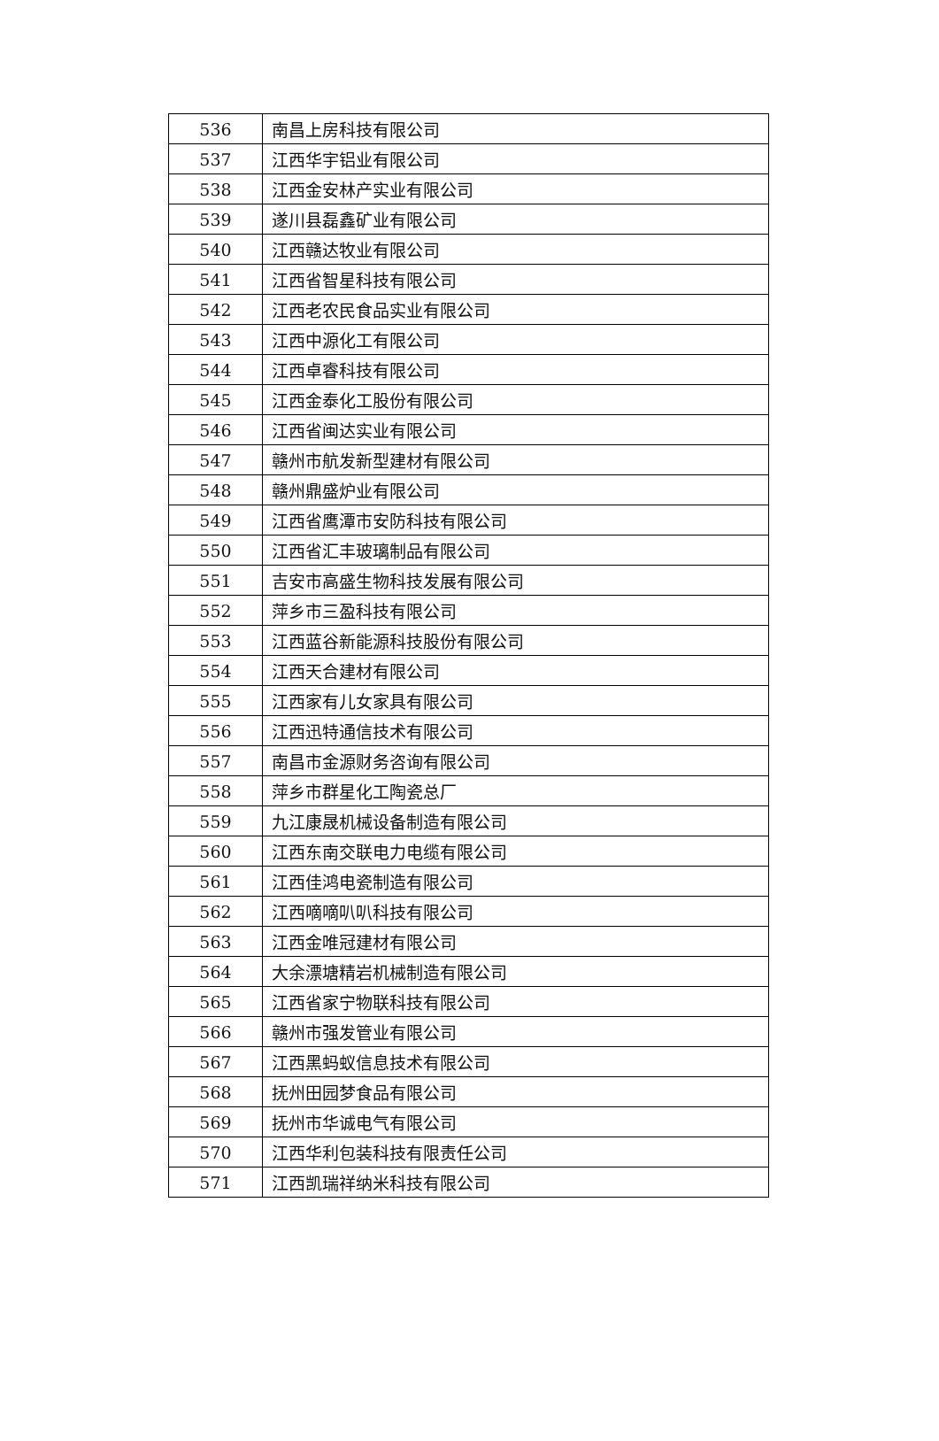| 536 | 南昌上房科技有限公司 |
| 537 | 江西华宇铝业有限公司 |
| 538 | 江西金安林产实业有限公司 |
| 539 | 遂川县磊鑫矿业有限公司 |
| 540 | 江西赣达牧业有限公司 |
| 541 | 江西省智星科技有限公司 |
| 542 | 江西老农民食品实业有限公司 |
| 543 | 江西中源化工有限公司 |
| 544 | 江西卓睿科技有限公司 |
| 545 | 江西金泰化工股份有限公司 |
| 546 | 江西省闽达实业有限公司 |
| 547 | 赣州市航发新型建材有限公司 |
| 548 | 赣州鼎盛炉业有限公司 |
| 549 | 江西省鹰潭市安防科技有限公司 |
| 550 | 江西省汇丰玻璃制品有限公司 |
| 551 | 吉安市高盛生物科技发展有限公司 |
| 552 | 萍乡市三盈科技有限公司 |
| 553 | 江西蓝谷新能源科技股份有限公司 |
| 554 | 江西天合建材有限公司 |
| 555 | 江西家有儿女家具有限公司 |
| 556 | 江西迅特通信技术有限公司 |
| 557 | 南昌市金源财务咨询有限公司 |
| 558 | 萍乡市群星化工陶瓷总厂 |
| 559 | 九江康晟机械设备制造有限公司 |
| 560 | 江西东南交联电力电缆有限公司 |
| 561 | 江西佳鸿电瓷制造有限公司 |
| 562 | 江西嘀嘀叭叭科技有限公司 |
| 563 | 江西金唯冠建材有限公司 |
| 564 | 大余漂塘精岩机械制造有限公司 |
| 565 | 江西省家宁物联科技有限公司 |
| 566 | 赣州市强发管业有限公司 |
| 567 | 江西黑蚂蚁信息技术有限公司 |
| 568 | 抚州田园梦食品有限公司 |
| 569 | 抚州市华诚电气有限公司 |
| 570 | 江西华利包装科技有限责任公司 |
| 571 | 江西凯瑞祥纳米科技有限公司 |